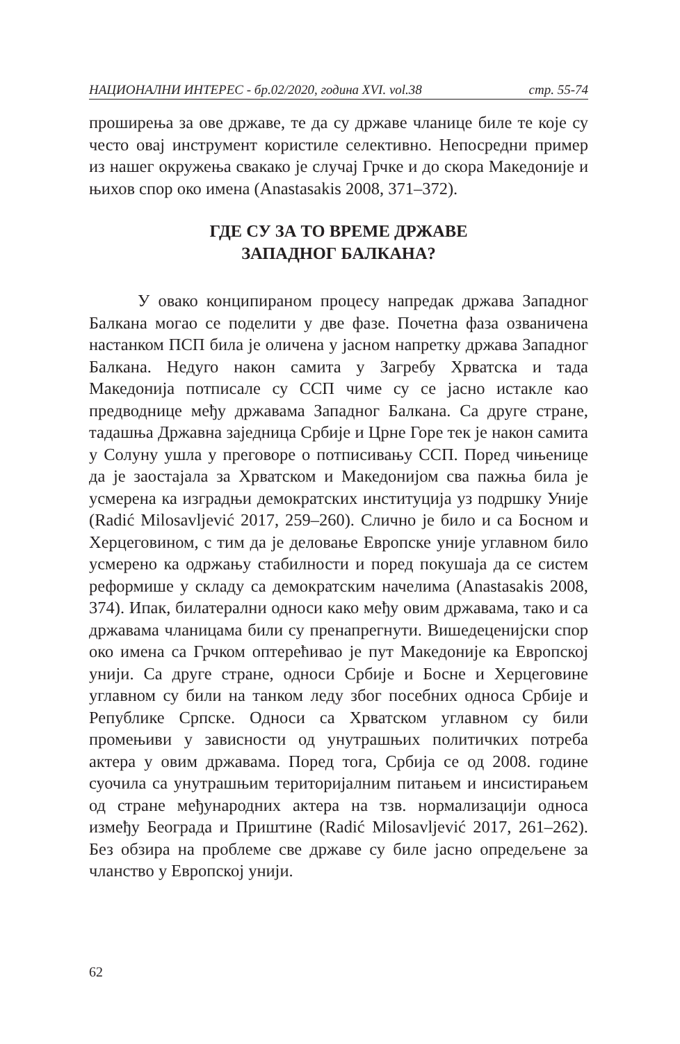НАЦИОНАЛНИ ИНТЕРЕС - бр.02/2020, година XVI. vol.38 стр. 55-74
проширења за ове државе, те да су државе чланице биле те које су често овај инструмент користиле селективно. Непосредни пример из нашег окружења свакако је случај Грчке и до скора Македоније и њихов спор око имена (Anastasakis 2008, 371‒372).
ГДЕ СУ ЗА ТО ВРЕМЕ ДРЖАВЕ
ЗАПАДНОГ БАЛКАНА?
У овако конципираном процесу напредак држава Западног Балкана могао се поделити у две фазе. Почетна фаза озваничена настанком ПСП била је оличена у јасном напретку држава Западног Балкана. Недуго након самита у Загребу Хрватска и тада Македонија потписале су ССП чиме су се јасно истакле као предводнице међу државама Западног Балкана. Са друге стране, тадашња Државна заједница Србије и Црне Горе тек је након самита у Солуну ушла у преговоре о потписивању ССП. Поред чињенице да је заостајала за Хрватском и Македонијом сва пажња била је усмерена ка изградњи демократских институција уз подршку Уније (Radić Milosavljević 2017, 259‒260). Слично је било и са Босном и Херцеговином, с тим да је деловање Европске уније углавном било усмерено ка одржању стабилности и поред покушаја да се систем реформише у складу са демократским начелима (Anastasakis 2008, 374). Ипак, билатерални односи како међу овим државама, тако и са државама чланицама били су пренапрегнути. Вишедеценијски спор око имена са Грчком оптерећивао је пут Македоније ка Европској унији. Са друге стране, односи Србије и Босне и Херцеговине углавном су били на танком леду због посебних односа Србије и Републике Српске. Односи са Хрватском углавном су били промењиви у зависности од унутрашњих политичких потреба актера у овим државама. Поред тога, Србија се од 2008. године суочила са унутрашњим територијалним питањем и инсистирањем од стране међународних актера на тзв. нормализацији односа између Београда и Приштине (Radić Milosavljević 2017, 261‒262). Без обзира на проблеме све државе су биле јасно опредељене за чланство у Европској унији.
62